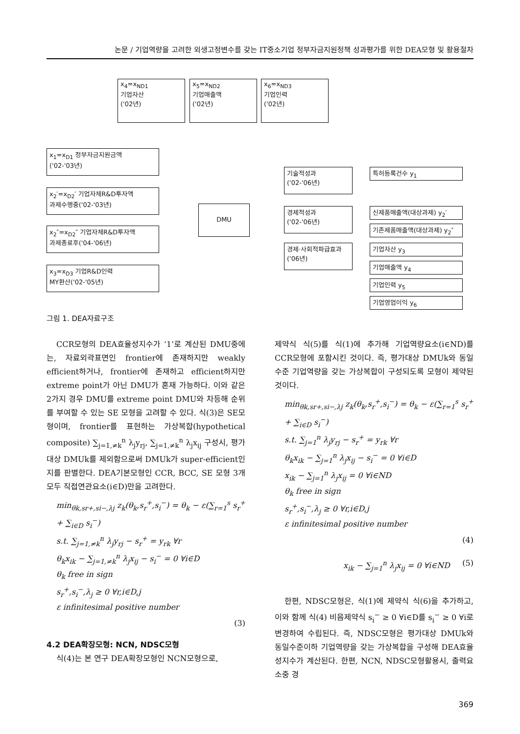논문 / 기업역량을 고려한 외생고정변수를 갖는 IT중소기업 정부자금지원정책 성과평가를 위한 DEA모형 및 활용절차
x<sub>4</sub>=x<sub>ND1</sub>
기업자산
('02년)
x<sub>5</sub>=x<sub>ND2</sub>
기업매출액
('02년)
x<sub>6</sub>=x<sub>ND3</sub>
기업인력
('02년)
x<sub>1</sub>=x<sub>D1</sub> 정부자금지원금액
('02-'03년)
x<sub>2</sub>′=x<sub>D2</sub>′ 기업자체R&D투자액
과제수행중('02-'03년)
x<sub>2</sub>″=x<sub>D2</sub>″ 기업자체R&D투자액
과제종료후('04-'06년)
x<sub>3</sub>=x<sub>D3</sub> 기업R&D인력
MY환산('02-'05년)
DMU
기술적성과
('02-'06년)
경제적성과
('02-'06년)
경제·사회적파급효과
('06년)
특허등록건수 y<sub>1</sub>
신제품매출액(대상과제) y<sub>2</sub>′
기존제품매출액(대상과제) y<sub>2</sub>″
기업자산 y<sub>3</sub>
기업매출액 y<sub>4</sub>
기업인력 y<sub>5</sub>
기업영업이익 y<sub>6</sub>
그림 1. DEA자료구조
CCR모형의 DEA효율성지수가 ‘1’로 계산된 DMU중에는, 자료외곽표면인 frontier에 존재하지만 weakly efficient하거나, frontier에 존재하고 efficient하지만 extreme point가 아닌 DMU가 혼재 가능하다. 이와 같은 2가지 경우 DMU를 extreme point DMU와 차등해 순위를 부여할 수 있는 SE 모형을 고려할 수 있다. 식(3)은 SE모형이며, frontier를 표현하는 가상복합(hypothetical composite) ∑<sub>j=1,≠k</sub><sup>n</sup> λ<sub>j</sub>y<sub>rj</sub>, ∑<sub>j=1,≠k</sub><sup>n</sup> λ<sub>j</sub>x<sub>ij</sub> 구성시, 평가대상 DMUk를 제외함으로써 DMUk가 super-efficient인지를 판별한다. DEA기본모형인 CCR, BCC, SE 모형 3개 모두 직접연관요소(i∈D)만을 고려한다.
min<sub>θk,sr+,si−,λj</sub> z<sub>k</sub>(θ<sub>k</sub>,s<sub>r</sub><sup>+</sup>,s<sub>i</sub><sup>−</sup>) = θ<sub>k</sub> − ε(∑<sub>r=1</sub><sup>s</sup> s<sub>r</sub><sup>+</sup> + ∑<sub>i∈D</sub> s<sub>i</sub><sup>−</sup>)
s.t. ∑<sub>j=1,≠k</sub><sup>n</sup> λ<sub>j</sub>y<sub>rj</sub> − s<sub>r</sub><sup>+</sup> = y<sub>rk</sub> ∀r
θ<sub>k</sub>x<sub>ik</sub> − ∑<sub>j=1,≠k</sub><sup>n</sup> λ<sub>j</sub>x<sub>ij</sub> − s<sub>i</sub><sup>−</sup> = 0 ∀i∈D
θ<sub>k</sub> free in sign
s<sub>r</sub><sup>+</sup>,s<sub>i</sub><sup>−</sup>,λ<sub>j</sub> ≥ 0 ∀r,i∈D,j
ε infinitesimal positive number
(3)
4.2 DEA확장모형: NCN, NDSC모형
식(4)는 본 연구 DEA확장모형인 NCN모형으로,
제약식 식(5)를 식(1)에 추가해 기업역량요소(i∈ND)를 CCR모형에 포함시킨 것이다. 즉, 평가대상 DMUk와 동일수준 기업역량을 갖는 가상복합이 구성되도록 모형이 제약된 것이다.
min<sub>θk,sr+,si−,λj</sub> z<sub>k</sub>(θ<sub>k</sub>,s<sub>r</sub><sup>+</sup>,s<sub>i</sub><sup>−</sup>) = θ<sub>k</sub> − ε(∑<sub>r=1</sub><sup>s</sup> s<sub>r</sub><sup>+</sup> + ∑<sub>i∈D</sub> s<sub>i</sub><sup>−</sup>)
s.t. ∑<sub>j=1</sub><sup>n</sup> λ<sub>j</sub>y<sub>rj</sub> − s<sub>r</sub><sup>+</sup> = y<sub>rk</sub> ∀r
θ<sub>k</sub>x<sub>ik</sub> − ∑<sub>j=1</sub><sup>n</sup> λ<sub>j</sub>x<sub>ij</sub> − s<sub>i</sub><sup>−</sup> = 0 ∀i∈D
x<sub>ik</sub> − ∑<sub>j=1</sub><sup>n</sup> λ<sub>j</sub>x<sub>ij</sub> = 0 ∀i∈ND
θ<sub>k</sub> free in sign
s<sub>r</sub><sup>+</sup>,s<sub>i</sub><sup>−</sup>,λ<sub>j</sub> ≥ 0 ∀r,i∈D,j
ε infinitesimal positive number
(4)
x<sub>ik</sub> − ∑<sub>j=1</sub><sup>n</sup> λ<sub>j</sub>x<sub>ij</sub> = 0 ∀i∈ND (5)
한편, NDSC모형은, 식(1)에 제약식 식(6)을 추가하고, 이와 함께 식(4) 비음제약식 s<sub>i</sub><sup>−</sup> ≥ 0 ∀i∈D를 s<sub>i</sub><sup>−</sup> ≥ 0 ∀i로 변경하여 수립된다. 즉, NDSC모형은 평가대상 DMUk와 동일수준이하 기업역량을 갖는 가상복합을 구성해 DEA효율성지수가 계산된다. 한편, NCN, NDSC모형활용시, 출력요소중 경
369